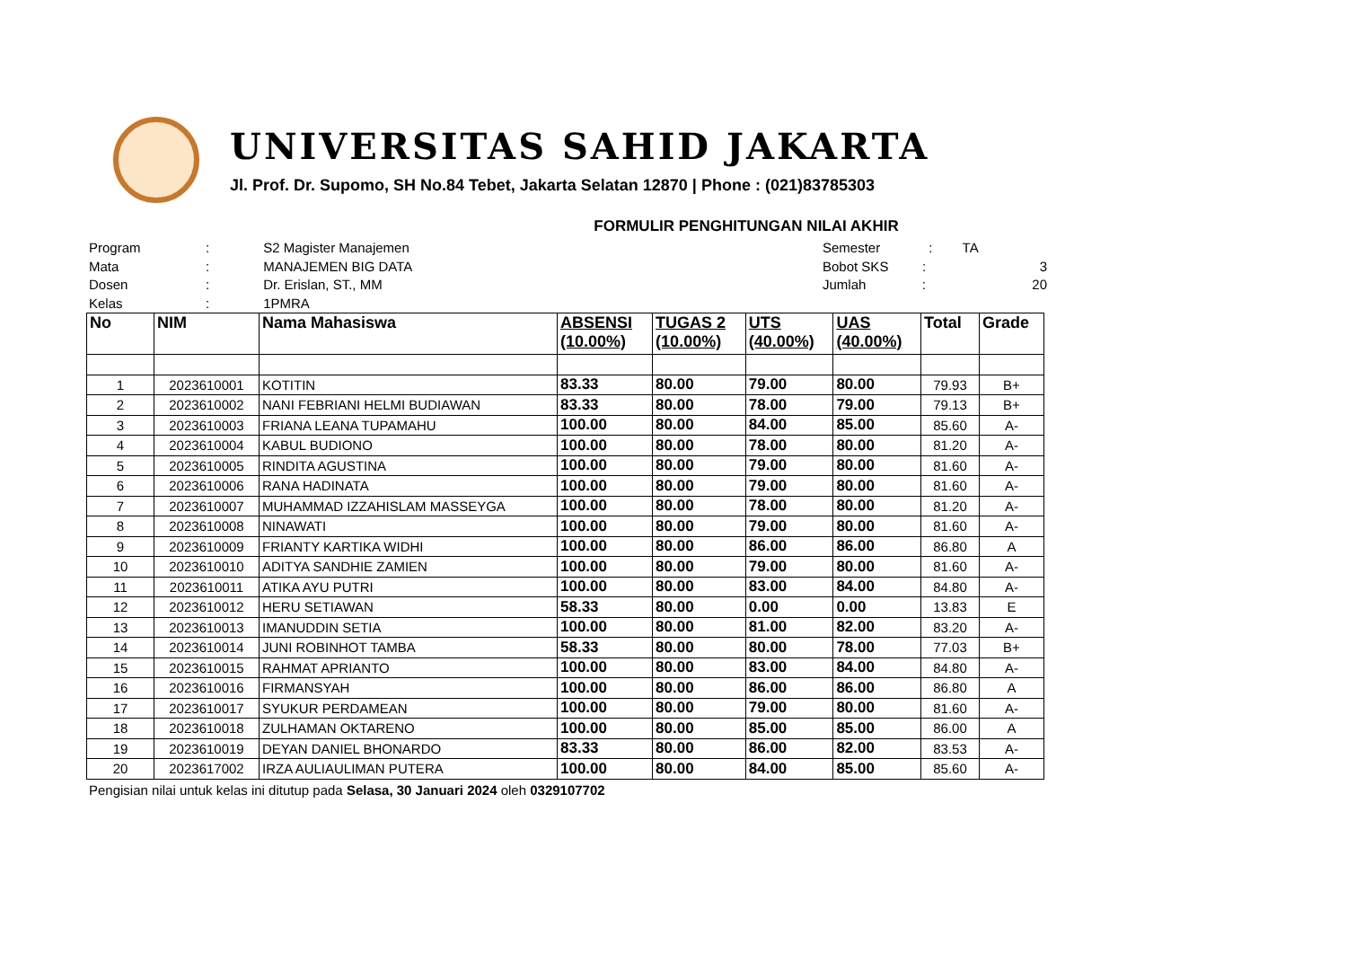UNIVERSITAS SAHID JAKARTA
Jl. Prof. Dr. Supomo, SH No.84 Tebet, Jakarta Selatan 12870 | Phone : (021)83785303
FORMULIR PENGHITUNGAN NILAI AKHIR
Program: S2 Magister Manajemen
Mata: MANAJEMEN BIG DATA
Dosen: Dr. Erislan, ST., MM
Kelas: 1PMRA
Semester : TA
Bobot SKS : 3
Jumlah : 20
| No | NIM | Nama Mahasiswa | ABSENSI (10.00%) | TUGAS 2 (10.00%) | UTS (40.00%) | UAS (40.00%) | Total | Grade |
| --- | --- | --- | --- | --- | --- | --- | --- | --- |
| 1 | 2023610001 | KOTITIN | 83.33 | 80.00 | 79.00 | 80.00 | 79.93 | B+ |
| 2 | 2023610002 | NANI FEBRIANI HELMI BUDIAWAN | 83.33 | 80.00 | 78.00 | 79.00 | 79.13 | B+ |
| 3 | 2023610003 | FRIANA LEANA TUPAMAHU | 100.00 | 80.00 | 84.00 | 85.00 | 85.60 | A- |
| 4 | 2023610004 | KABUL BUDIONO | 100.00 | 80.00 | 78.00 | 80.00 | 81.20 | A- |
| 5 | 2023610005 | RINDITA AGUSTINA | 100.00 | 80.00 | 79.00 | 80.00 | 81.60 | A- |
| 6 | 2023610006 | RANA HADINATA | 100.00 | 80.00 | 79.00 | 80.00 | 81.60 | A- |
| 7 | 2023610007 | MUHAMMAD IZZAHISLAM MASSEYGA | 100.00 | 80.00 | 78.00 | 80.00 | 81.20 | A- |
| 8 | 2023610008 | NINAWATI | 100.00 | 80.00 | 79.00 | 80.00 | 81.60 | A- |
| 9 | 2023610009 | FRIANTY KARTIKA WIDHI | 100.00 | 80.00 | 86.00 | 86.00 | 86.80 | A |
| 10 | 2023610010 | ADITYA SANDHIE ZAMIEN | 100.00 | 80.00 | 79.00 | 80.00 | 81.60 | A- |
| 11 | 2023610011 | ATIKA AYU PUTRI | 100.00 | 80.00 | 83.00 | 84.00 | 84.80 | A- |
| 12 | 2023610012 | HERU SETIAWAN | 58.33 | 80.00 | 0.00 | 0.00 | 13.83 | E |
| 13 | 2023610013 | IMANUDDIN SETIA | 100.00 | 80.00 | 81.00 | 82.00 | 83.20 | A- |
| 14 | 2023610014 | JUNI ROBINHOT TAMBA | 58.33 | 80.00 | 80.00 | 78.00 | 77.03 | B+ |
| 15 | 2023610015 | RAHMAT APRIANTO | 100.00 | 80.00 | 83.00 | 84.00 | 84.80 | A- |
| 16 | 2023610016 | FIRMANSYAH | 100.00 | 80.00 | 86.00 | 86.00 | 86.80 | A |
| 17 | 2023610017 | SYUKUR PERDAMEAN | 100.00 | 80.00 | 79.00 | 80.00 | 81.60 | A- |
| 18 | 2023610018 | ZULHAMAN OKTARENO | 100.00 | 80.00 | 85.00 | 85.00 | 86.00 | A |
| 19 | 2023610019 | DEYAN DANIEL BHONARDO | 83.33 | 80.00 | 86.00 | 82.00 | 83.53 | A- |
| 20 | 2023617002 | IRZA AULIAULIMAN PUTERA | 100.00 | 80.00 | 84.00 | 85.00 | 85.60 | A- |
Pengisian nilai untuk kelas ini ditutup pada Selasa, 30 Januari 2024 oleh 0329107702